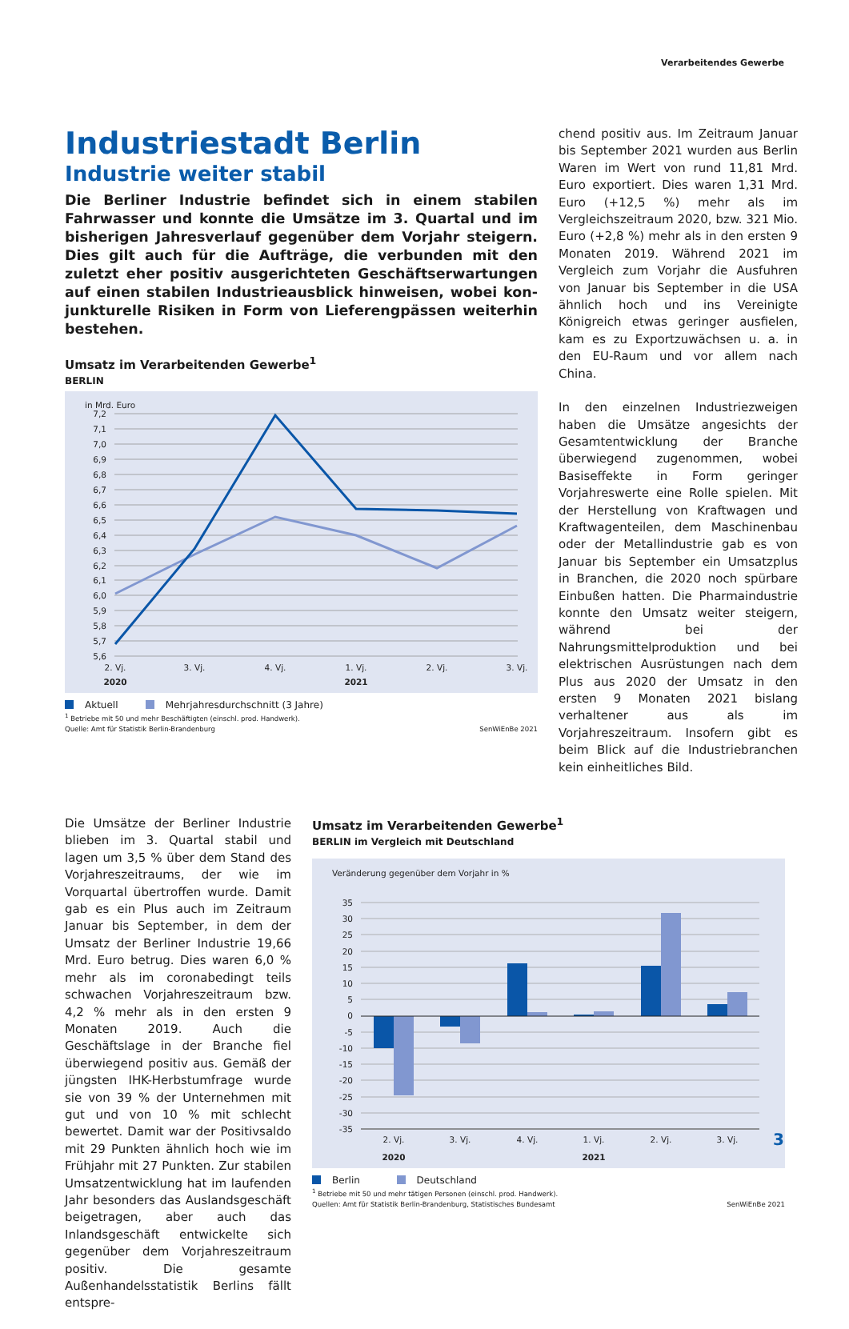Verarbeitendes Gewerbe
Industriestadt Berlin
Industrie weiter stabil
Die Berliner Industrie befindet sich in einem stabilen Fahrwasser und konnte die Umsätze im 3. Quartal und im bisherigen Jahresverlauf gegenüber dem Vorjahr steigern. Dies gilt auch für die Aufträge, die verbunden mit den zuletzt eher positiv ausgerichteten Geschäftser­wartungen auf einen stabilen Industrieausblick hinweisen, wobei kon­junkturelle Risiken in Form von Lieferengpässen weiterhin bestehen.
Umsatz im Verarbeitenden Gewerbe<sup>1</sup>
BERLIN
in Mrd. Euro
7,2
7,1
7,0
6,9
6,8
6,7
6,6
6,5
6,4
6,3
6,2
6,1
6,0
5,9
5,8
5,7
5,6
2. Vj.
3. Vj.
4. Vj.
1. Vj.
2. Vj.
3. Vj.
2020
2021
Aktuell Mehrjahresdurchschnitt (3 Jahre)
<sup>1</sup> Betriebe mit 50 und mehr Beschäftigten (einschl. prod. Handwerk).
Quelle: Amt für Statistik Berlin-Brandenburg
SenWiEnBe 2021
chend positiv aus. Im Zeitraum Januar bis September 2021 wurden aus Berlin Waren im Wert von rund 11,81 Mrd. Euro expor­tiert. Dies waren 1,31 Mrd. Euro (+12,5 %) mehr als im Vergleichszeitraum 2020, bzw. 321 Mio. Euro (+2,8 %) mehr als in den ersten 9 Monaten 2019. Während 2021 im Vergleich zum Vorjahr die Ausfuh­ren von Januar bis September in die USA ähnlich hoch und ins Vereinigte Königreich etwas geringer ausfielen, kam es zu Ex­portzuwächsen u. a. in den EU-Raum und vor allem nach China.
In den einzelnen Industriezweigen haben die Umsätze angesichts der Gesamtent­wicklung der Branche überwiegend zuge­nommen, wobei Basiseffekte in Form ge­ringer Vorjahreswerte eine Rolle spielen. Mit der Herstellung von Kraftwagen und Kraftwagenteilen, dem Maschinenbau oder der Metallindustrie gab es von Janu­ar bis September ein Umsatzplus in Bran­chen, die 2020 noch spürbare Einbußen hatten. Die Pharmaindustrie konnte den Umsatz weiter steigern, während bei der Nahrungsmittelproduktion und bei elek­trischen Ausrüstungen nach dem Plus aus 2020 der Umsatz in den ersten 9 Mona­ten 2021 bislang verhaltener aus als im Vorjahreszeitraum. Insofern gibt es beim Blick auf die Industriebranchen kein ein­heitliches Bild.
Die Umsätze der Berliner Industrie blieben im 3. Quartal stabil und lagen um 3,5 % über dem Stand des Vorjahreszeitraums, der wie im Vorquartal übertroffen wurde. Damit gab es ein Plus auch im Zeitraum Januar bis September, in dem der Umsatz der Berliner Industrie 19,66 Mrd. Euro be­trug. Dies waren 6,0 % mehr als im coron­abedingt teils schwachen Vorjahreszeitraum bzw. 4,2 % mehr als in den ersten 9 Monaten 2019. Auch die Geschäftslage in der Bran­che fiel überwiegend positiv aus. Gemäß der jüngsten IHK-Herbstumfrage wurde sie von 39 % der Unternehmen mit gut und von 10 % mit schlecht bewertet. Damit war der Positivsaldo mit 29 Punkten ähnlich hoch wie im Frühjahr mit 27 Punkten. Zur stabi­len Umsatzentwicklung hat im laufenden Jahr besonders das Auslandsgeschäft beigetragen, aber auch das Inlandsge­schäft entwickelte sich gegenüber dem Vorjahreszeitraum positiv. Die gesamte Außenhandelsstatistik Berlins fällt entspre­-
Umsatz im Verarbeitenden Gewerbe<sup>1</sup>
BERLIN im Vergleich mit Deutschland
Veränderung gegenüber dem Vorjahr in %
35
30
25
20
15
10
5
0
-5
-10
-15
-20
-25
-30
-35
2. Vj.
3. Vj.
4. Vj.
1. Vj.
2. Vj.
3. Vj.
2020
2021
Berlin Deutschland
<sup>1</sup> Betriebe mit 50 und mehr tätigen Personen (einschl. prod. Handwerk).
Quellen: Amt für Statistik Berlin-Brandenburg, Statistisches Bundesamt
SenWiEnBe 2021
3